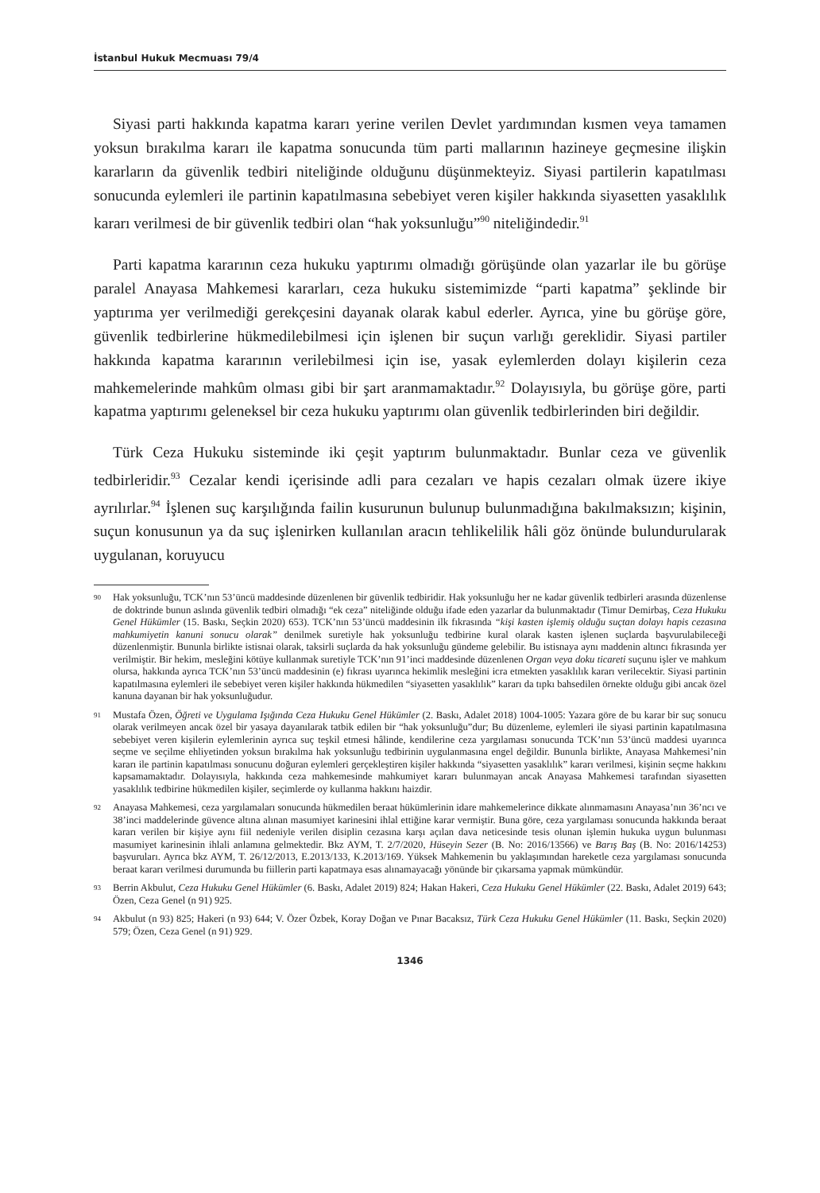İstanbul Hukuk Mecmuası 79/4
Siyasi parti hakkında kapatma kararı yerine verilen Devlet yardımından kısmen veya tamamen yoksun bırakılma kararı ile kapatma sonucunda tüm parti mallarının hazineye geçmesine ilişkin kararların da güvenlik tedbiri niteliğinde olduğunu düşünmekteyiz. Siyasi partilerin kapatılması sonucunda eylemleri ile partinin kapatılmasına sebebiyet veren kişiler hakkında siyasetten yasaklılık kararı verilmesi de bir güvenlik tedbiri olan “hak yoksunluğu”<sup>90</sup> niteliğindedir.<sup>91</sup>
Parti kapatma kararının ceza hukuku yaptırımı olmadığı görüşünde olan yazarlar ile bu görüşe paralel Anayasa Mahkemesi kararları, ceza hukuku sistemimizde “parti kapatma” şeklinde bir yaptırıma yer verilmediği gerekçesini dayanak olarak kabul ederler. Ayrıca, yine bu görüşe göre, güvenlik tedbirlerine hükmedilebilmesi için işlenen bir suçun varlığı gereklidir. Siyasi partiler hakkında kapatma kararının verilebilmesi için ise, yasak eylemlerden dolayı kişilerin ceza mahkemelerinde mahkûm olması gibi bir şart aranmamaktadır.<sup>92</sup> Dolayısıyla, bu görüşe göre, parti kapatma yaptırımı geleneksel bir ceza hukuku yaptırımı olan güvenlik tedbirlerinden biri değildir.
Türk Ceza Hukuku sisteminde iki çeşit yaptırım bulunmaktadır. Bunlar ceza ve güvenlik tedbirleridir.<sup>93</sup> Cezalar kendi içerisinde adli para cezaları ve hapis cezaları olmak üzere ikiye ayrılırlar.<sup>94</sup> İşlenen suç karşılığında failin kusurunun bulunup bulunmadığına bakılmaksızın; kişinin, suçun konusunun ya da suç işlenirken kullanılan aracın tehlikelilik hâli göz önünde bulundurularak uygulanan, koruyucu
90 Hak yoksunluğu, TCK’nın 53’üncü maddesinde düzenlenen bir güvenlik tedbiridir. Hak yoksunluğu her ne kadar güvenlik tedbirleri arasında düzenlense de doktrinde bunun aslında güvenlik tedbiri olmadığı “ek ceza” niteliğinde olduğu ifade eden yazarlar da bulunmaktadır (Timur Demirbaş, Ceza Hukuku Genel Hükümler (15. Baskı, Seçkin 2020) 653). TCK’nın 53’üncü maddesinin ilk fıkrasında “kişi kasten işlemiş olduğu suçtan dolayı hapis cezasına mahkumiyetin kanuni sonucu olarak” denilmek suretiyle hak yoksunluğu tedbirine kural olarak kasten işlenen suçlarda başvurulabileceği düzenlenmiştir. Bununla birlikte istisnai olarak, taksirli suçlarda da hak yoksunluğu gündeme gelebilir. Bu istisnaya aynı maddenin altıncı fıkrasında yer verilmiştir. Bir hekim, mesleğini kötüye kullanmak suretiyle TCK’nın 91’inci maddesinde düzenlenen Organ veya doku ticareti suçunu işler ve mahkum olursa, hakkında ayrıca TCK’nın 53’üncü maddesinin (e) fıkrası uyarınca hekimlik mesleğini icra etmekten yasaklılık kararı verilecektir. Siyasi partinin kapatılmasına eylemleri ile sebebiyet veren kişiler hakkında hükmedilen “siyasetten yasaklılık” kararı da tıpkı bahsedilen örnekte olduğu gibi ancak özel kanuna dayanan bir hak yoksunluğudur.
91 Mustafa Özen, Öğreti ve Uygulama Işığında Ceza Hukuku Genel Hükümler (2. Baskı, Adalet 2018) 1004-1005: Yazara göre de bu karar bir suç sonucu olarak verilmeyen ancak özel bir yasaya dayanılarak tatbik edilen bir “hak yoksunluğu”dur; Bu düzenleme, eylemleri ile siyasi partinin kapatılmasına sebebiyet veren kişilerin eylemlerinin ayrıca suç teşkil etmesi hâlinde, kendilerine ceza yargılaması sonucunda TCK’nın 53’üncü maddesi uyarınca seçme ve seçilme ehliyetinden yoksun bırakılma hak yoksunluğu tedbirinin uygulanmasına engel değildir. Bununla birlikte, Anayasa Mahkemesi’nin kararı ile partinin kapatılması sonucunu doğuran eylemleri gerçekleştiren kişiler hakkında “siyasetten yasaklılık” kararı verilmesi, kişinin seçme hakkını kapsamamaktadır. Dolayısıyla, hakkında ceza mahkemesinde mahkumiyet kararı bulunmayan ancak Anayasa Mahkemesi tarafından siyasetten yasaklılık tedbirine hükmedilen kişiler, seçimlerde oy kullanma hakkını haizdir.
92 Anayasa Mahkemesi, ceza yargılamaları sonucunda hükmedilen beraat hükümlerinin idare mahkemelerince dikkate alınmamasını Anayasa’nın 36’ncı ve 38’inci maddelerinde güvence altına alınan masumiyet karinesini ihlal ettiğine karar vermiştir. Buna göre, ceza yargılaması sonucunda hakkında beraat kararı verilen bir kişiye aynı fiil nedeniyle verilen disiplin cezasına karşı açılan dava neticesinde tesis olunan işlemin hukuka uygun bulunması masumiyet karinesinin ihlali anlamına gelmektedir. Bkz AYM, T. 2/7/2020, Hüseyin Sezer (B. No: 2016/13566) ve Barış Baş (B. No: 2016/14253) başvuruları. Ayrıca bkz AYM, T. 26/12/2013, E.2013/133, K.2013/169. Yüksek Mahkemenin bu yaklaşımından hareketle ceza yargılaması sonucunda beraat kararı verilmesi durumunda bu fiillerin parti kapatmaya esas alınamayacağı yönünde bir çıkarsama yapmak mümkündür.
93 Berrin Akbulut, Ceza Hukuku Genel Hükümler (6. Baskı, Adalet 2019) 824; Hakan Hakeri, Ceza Hukuku Genel Hükümler (22. Baskı, Adalet 2019) 643; Özen, Ceza Genel (n 91) 925.
94 Akbulut (n 93) 825; Hakeri (n 93) 644; V. Özer Özbek, Koray Doğan ve Pınar Bacaksız, Türk Ceza Hukuku Genel Hükümler (11. Baskı, Seçkin 2020) 579; Özen, Ceza Genel (n 91) 929.
1346